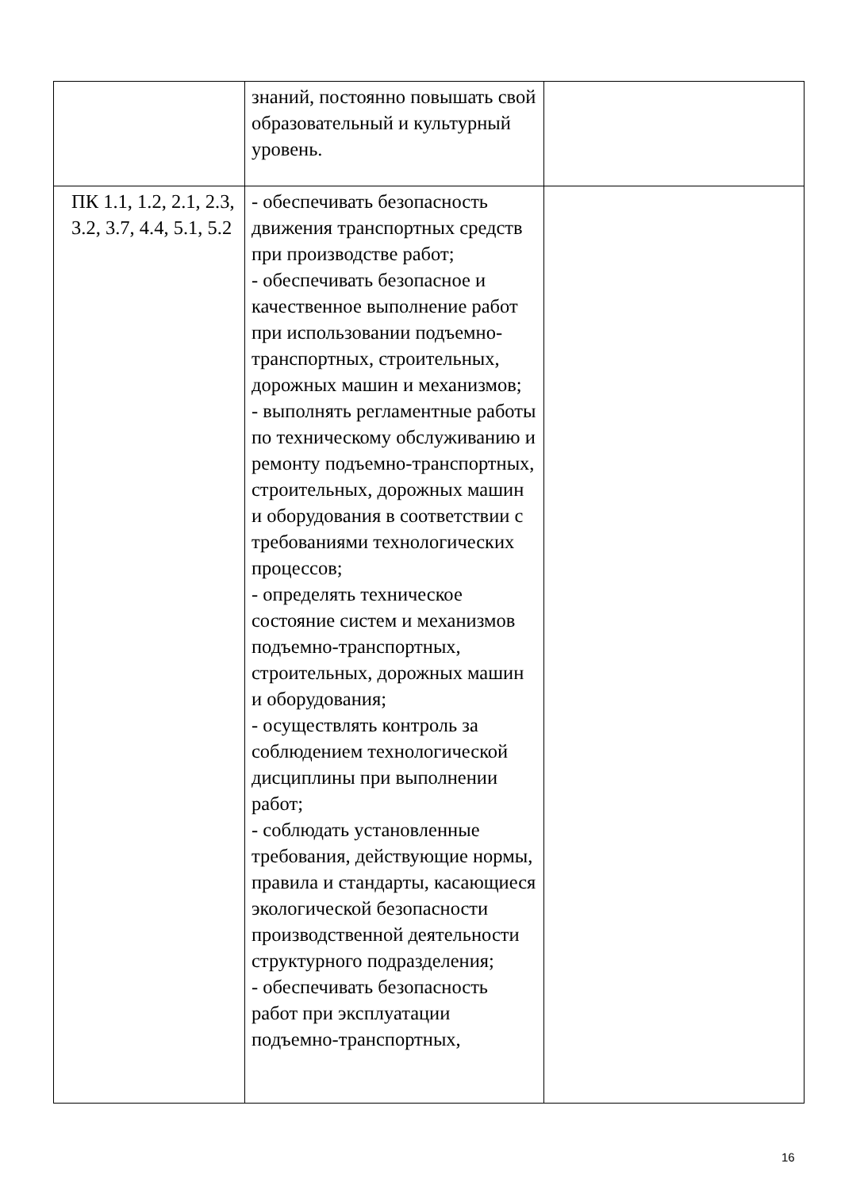| | знаний, постоянно повышать свой образовательный и культурный уровень. | |
| ПК 1.1, 1.2, 2.1, 2.3, 3.2, 3.7, 4.4, 5.1, 5.2 | - обеспечивать безопасность движения транспортных средств при производстве работ; - обеспечивать безопасное и качественное выполнение работ при использовании подъемно-транспортных, строительных, дорожных машин и механизмов; - выполнять регламентные работы по техническому обслуживанию и ремонту подъемно-транспортных, строительных, дорожных машин и оборудования в соответствии с требованиями технологических процессов; - определять техническое состояние систем и механизмов подъемно-транспортных, строительных, дорожных машин и оборудования; - осуществлять контроль за соблюдением технологической дисциплины при выполнении работ; - соблюдать установленные требования, действующие нормы, правила и стандарты, касающиеся экологической безопасности производственной деятельности структурного подразделения; - обеспечивать безопасность работ при эксплуатации подъемно-транспортных, | |
16